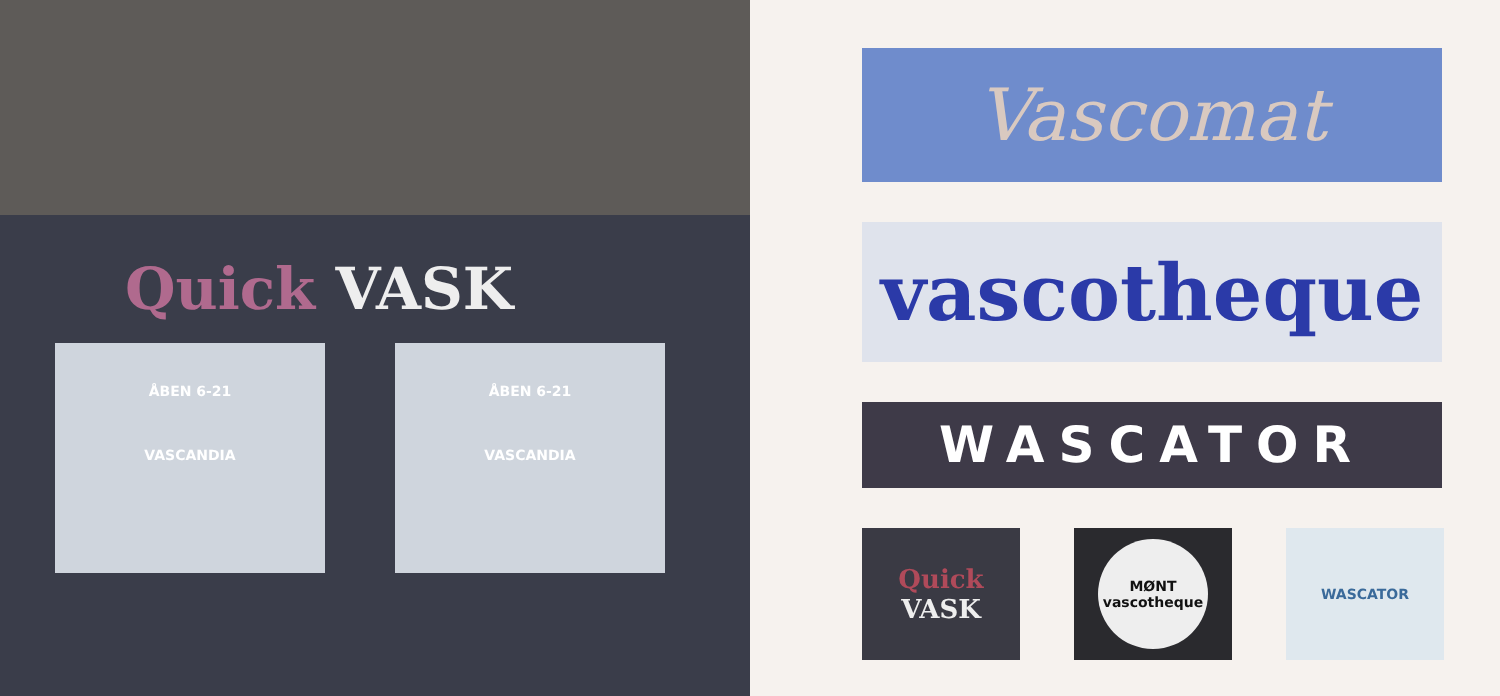Quick VASK
ÅBEN 6-21
VASCANDIA
ÅBEN 6-21
VASCANDIA
Vascomat
vascotheque
WASCATOR
Quick
VASK
MØNT
vascotheque
WASCATOR